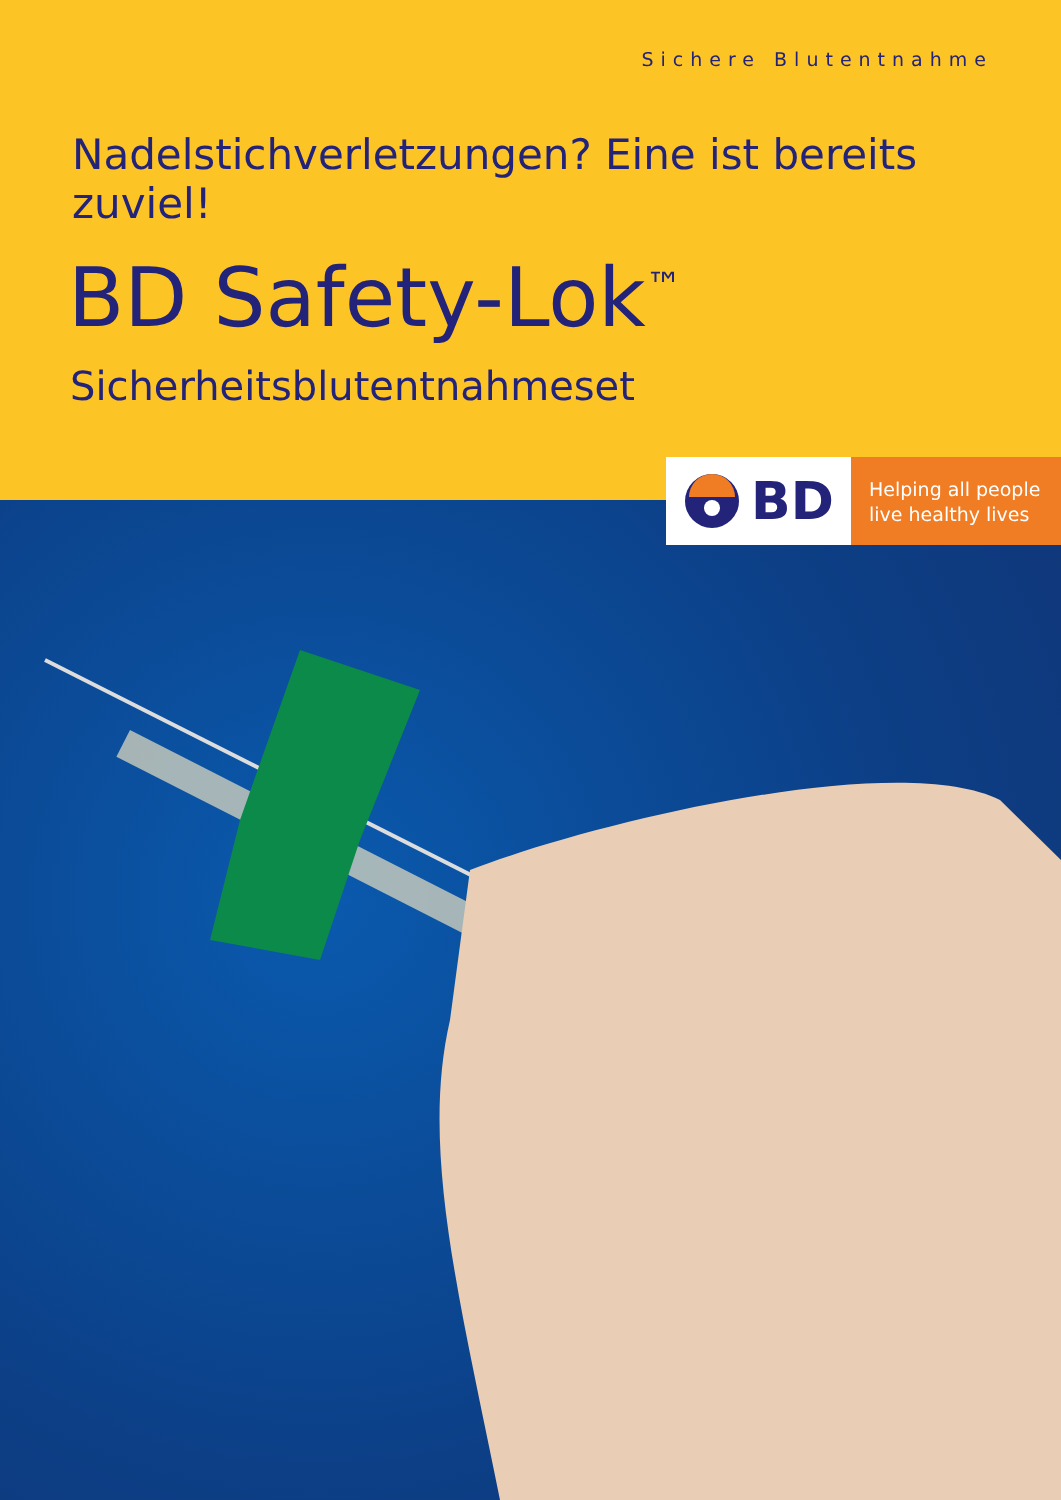Sichere Blutentnahme
Nadelstichverletzungen? Eine ist bereits zuviel!
BD Safety-Lok<sup>™</sup>
Sicherheitsblutentnahmeset
BD
Helping all people
live healthy lives